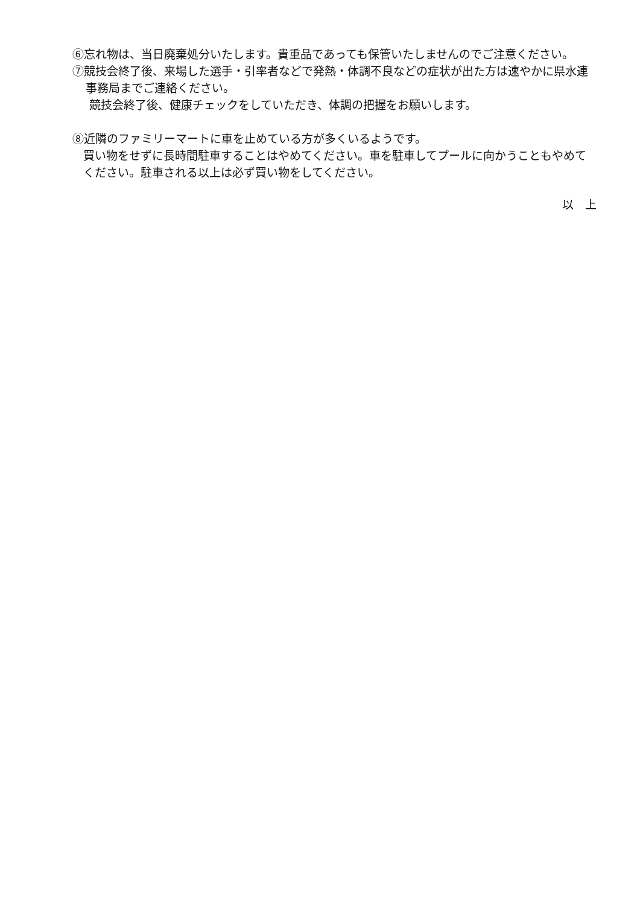⑥忘れ物は、当日廃棄処分いたします。貴重品であっても保管いたしませんのでご注意ください。
⑦競技会終了後、来場した選手・引率者などで発熱・体調不良などの症状が出た方は速やかに県水連事務局までご連絡ください。
競技会終了後、健康チェックをしていただき、体調の把握をお願いします。
⑧近隣のファミリーマートに車を止めている方が多くいるようです。
買い物をせずに長時間駐車することはやめてください。車を駐車してプールに向かうこともやめてください。駐車される以上は必ず買い物をしてください。
以　上